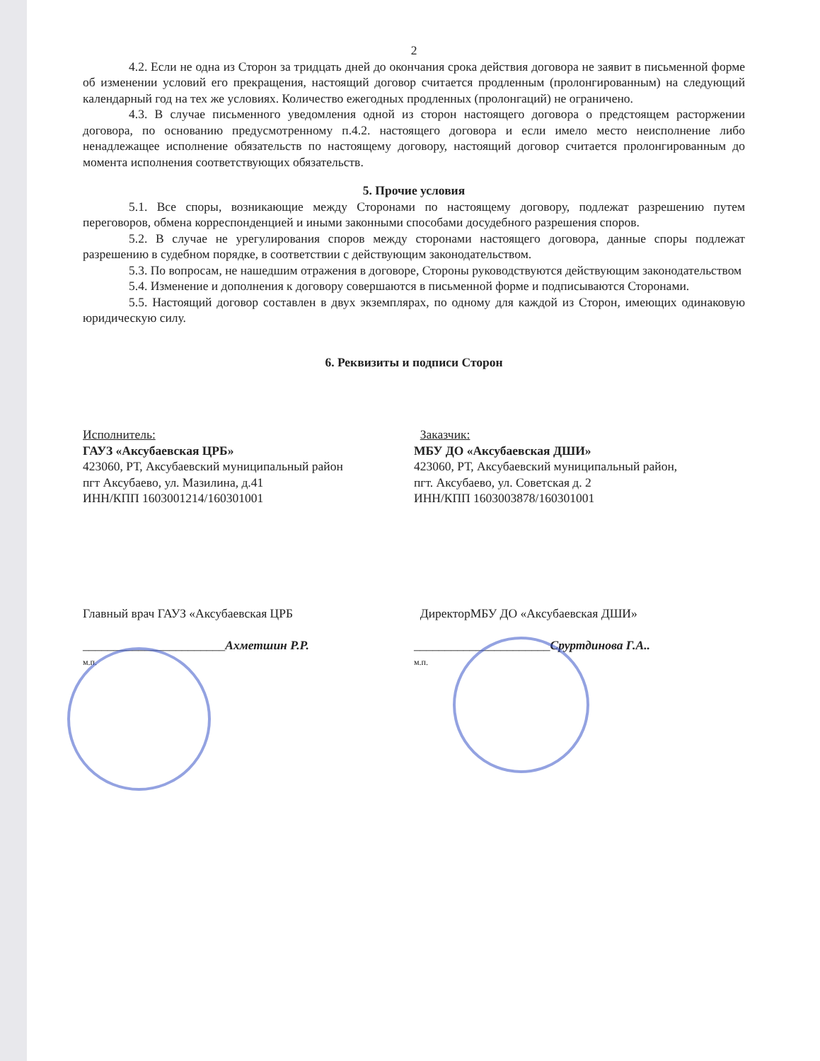2
4.2. Если не одна из Сторон за тридцать дней до окончания срока действия договора не заявит в письменной форме об изменении условий его прекращения, настоящий договор считается продленным (пролонгированным) на следующий календарный год на тех же условиях. Количество ежегодных продленных (пролонгаций) не ограничено.
4.3. В случае письменного уведомления одной из сторон настоящего договора о предстоящем расторжении договора, по основанию предусмотренному п.4.2. настоящего договора и если имело место неисполнение либо ненадлежащее исполнение обязательств по настоящему договору, настоящий договор считается пролонгированным до момента исполнения соответствующих обязательств.
5. Прочие условия
5.1. Все споры, возникающие между Сторонами по настоящему договору, подлежат разрешению путем переговоров, обмена корреспонденцией и иными законными способами досудебного разрешения споров.
5.2. В случае не урегулирования споров между сторонами настоящего договора, данные споры подлежат разрешению в судебном порядке, в соответствии с действующим законодательством.
5.3. По вопросам, не нашедшим отражения в договоре, Стороны руководствуются действующим законодательством
5.4. Изменение и дополнения к договору совершаются в письменной форме и подписываются Сторонами.
5.5. Настоящий договор составлен в двух экземплярах, по одному для каждой из Сторон, имеющих одинаковую юридическую силу.
6. Реквизиты и подписи Сторон
Исполнитель:
ГАУЗ «Аксубаевская ЦРБ»
423060, РТ, Аксубаевский муниципальный район
пгт Аксубаево, ул. Мазилина, д.41
ИНН/КПП 1603001214/160301001
Заказчик:
МБУ ДО «Аксубаевская ДШИ»
423060, РТ, Аксубаевский муниципальный район,
пгт. Аксубаево, ул. Советская д. 2
ИНН/КПП 1603003878/160301001
Главный врач ГАУЗ «Аксубаевская ЦРБ
_______________________Ахметшин Р.Р.
м.п.
ДиректорМБУ ДО «Аксубаевская ДШИ»
______________________Сруртдинова Г.А..
м.п.